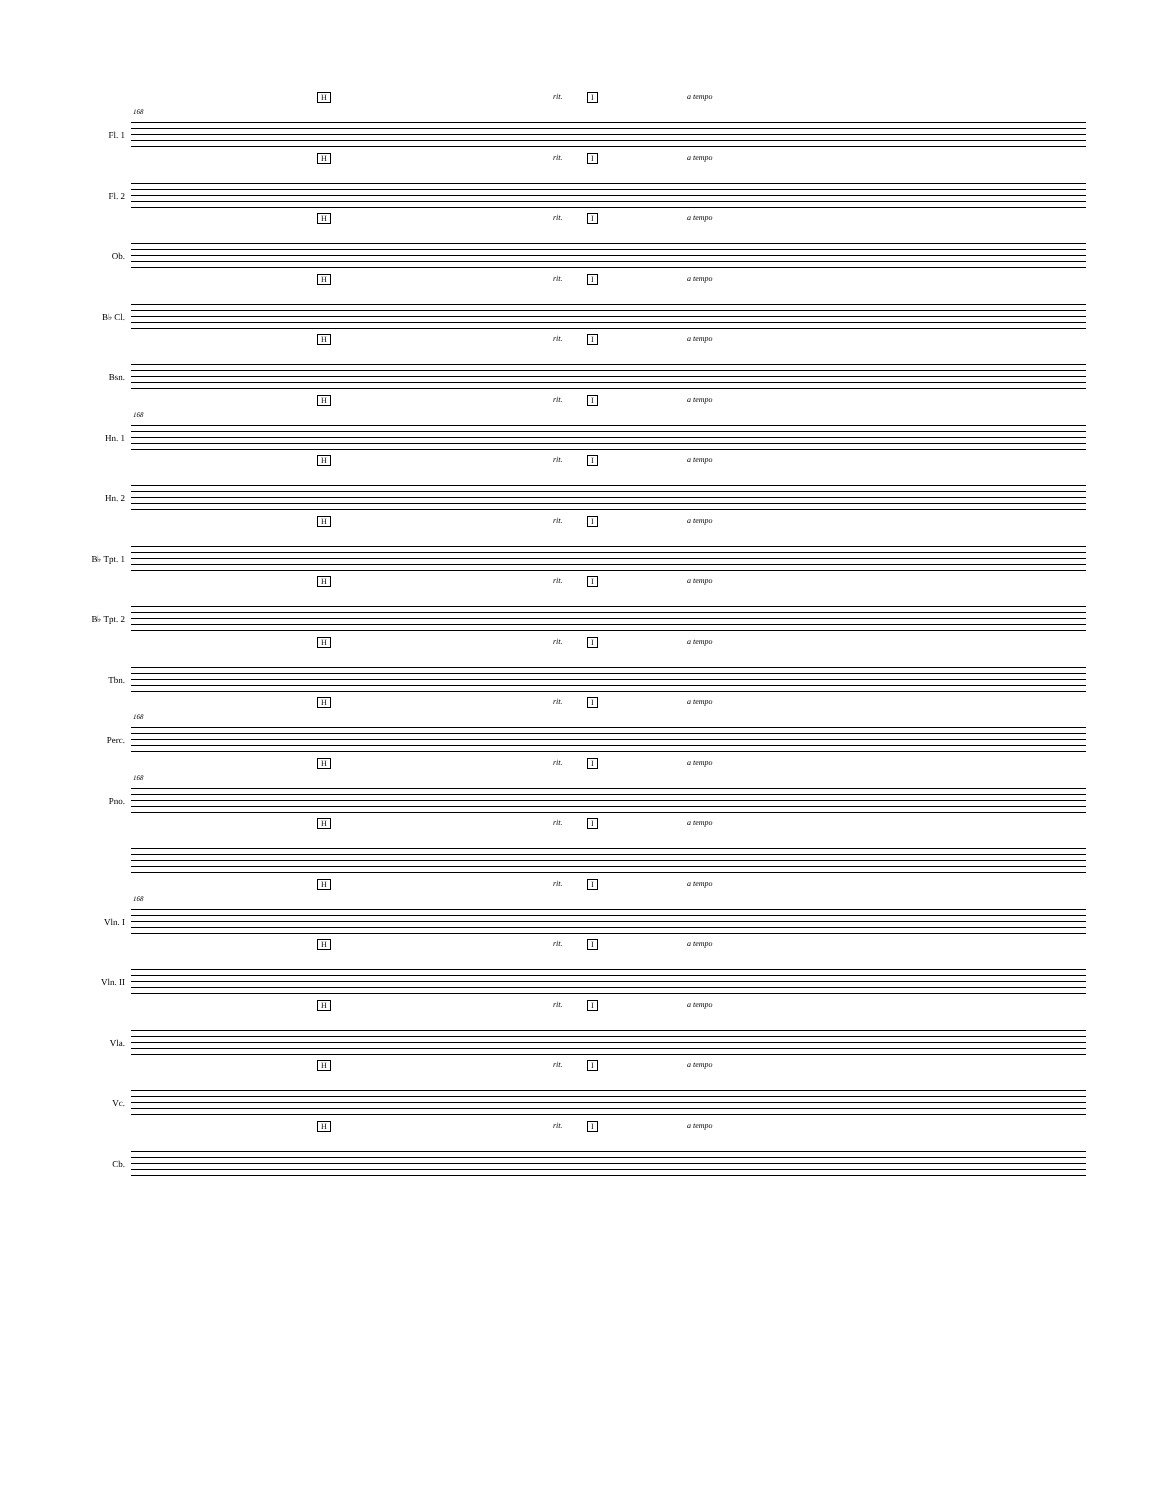Fl. 1
H rit. I a tempo
168
Fl. 2
H rit. I a tempo
Ob.
H rit. I a tempo
B♭ Cl.
H rit. I a tempo
Bsn.
H rit. I a tempo
Hn. 1
H rit. I a tempo
168
Hn. 2
H rit. I a tempo
B♭ Tpt. 1
H rit. I a tempo
B♭ Tpt. 2
H rit. I a tempo
Tbn.
H rit. I a tempo
Perc.
H rit. I a tempo
168
Pno.
H rit. I a tempo
168
H rit. I a tempo
Vln. I
H rit. I a tempo
168
Vln. II
H rit. I a tempo
Vla.
H rit. I a tempo
Vc.
H rit. I a tempo
Cb.
H rit. I a tempo